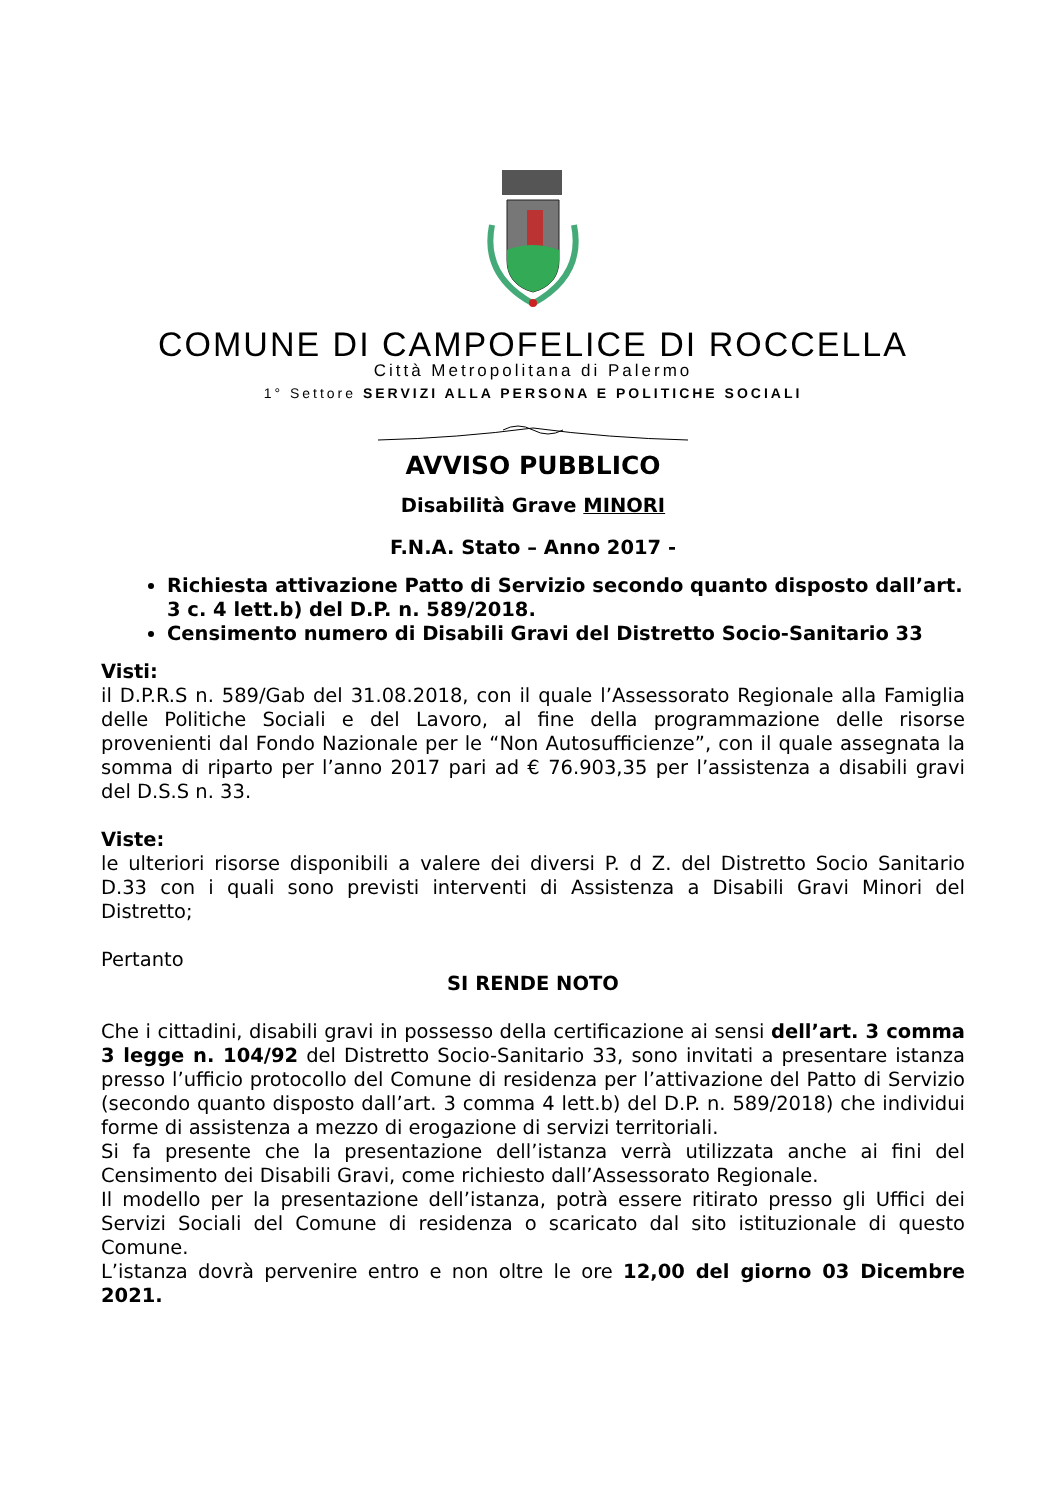COMUNE DI CAMPOFELICE DI ROCCELLA
Città Metropolitana di Palermo
1° Settore SERVIZI ALLA PERSONA E POLITICHE SOCIALI
AVVISO PUBBLICO
Disabilità Grave MINORI
F.N.A. Stato – Anno 2017 -
Richiesta attivazione Patto di Servizio secondo quanto disposto dall’art. 3 c. 4 lett.b) del D.P. n. 589/2018.
Censimento numero di Disabili Gravi del Distretto Socio-Sanitario 33
Visti:
il D.P.R.S n. 589/Gab del 31.08.2018, con il quale l’Assessorato Regionale alla Famiglia delle Politiche Sociali e del Lavoro, al fine della programmazione delle risorse provenienti dal Fondo Nazionale per le “Non Autosufficienze”, con il quale assegnata la somma di riparto per l’anno 2017 pari ad € 76.903,35 per l’assistenza a disabili gravi del D.S.S n. 33.
Viste:
le ulteriori risorse disponibili a valere dei diversi P. d Z. del Distretto Socio Sanitario D.33 con i quali sono previsti interventi di Assistenza a Disabili Gravi Minori del Distretto;
Pertanto
SI RENDE NOTO
Che i cittadini, disabili gravi in possesso della certificazione ai sensi dell’art. 3 comma 3 legge n. 104/92 del Distretto Socio-Sanitario 33, sono invitati a presentare istanza presso l’ufficio protocollo del Comune di residenza per l’attivazione del Patto di Servizio (secondo quanto disposto dall’art. 3 comma 4 lett.b) del D.P. n. 589/2018) che individui forme di assistenza a mezzo di erogazione di servizi territoriali.
Si fa presente che la presentazione dell’istanza verrà utilizzata anche ai fini del Censimento dei Disabili Gravi, come richiesto dall’Assessorato Regionale.
Il modello per la presentazione dell’istanza, potrà essere ritirato presso gli Uffici dei Servizi Sociali del Comune di residenza o scaricato dal sito istituzionale di questo Comune.
L’istanza dovrà pervenire entro e non oltre le ore 12,00 del giorno 03 Dicembre 2021.